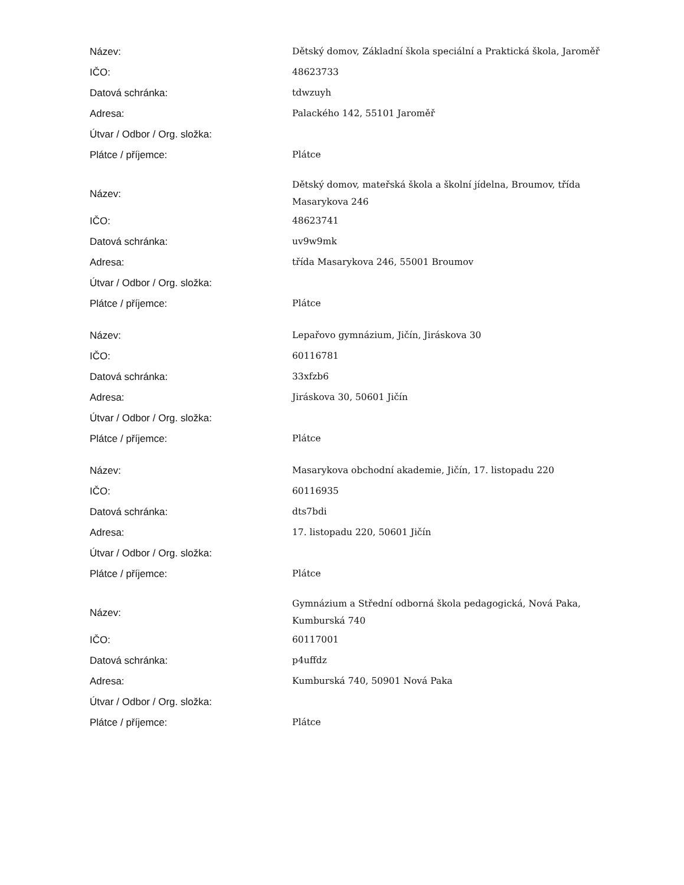| Název: | Dětský domov, Základní škola speciální a Praktická škola, Jaroměř |
| IČO: | 48623733 |
| Datová schránka: | tdwzuyh |
| Adresa: | Palackého 142, 55101 Jaroměř |
| Útvar / Odbor / Org. složka: | |
| Plátce / příjemce: | Plátce |
| Název: | Dětský domov, mateřská škola a školní jídelna, Broumov, třída Masarykova 246 |
| IČO: | 48623741 |
| Datová schránka: | uv9w9mk |
| Adresa: | třída Masarykova 246, 55001 Broumov |
| Útvar / Odbor / Org. složka: | |
| Plátce / příjemce: | Plátce |
| Název: | Lepařovo gymnázium, Jičín, Jiráskova 30 |
| IČO: | 60116781 |
| Datová schránka: | 33xfzb6 |
| Adresa: | Jiráskova 30, 50601 Jičín |
| Útvar / Odbor / Org. složka: | |
| Plátce / příjemce: | Plátce |
| Název: | Masarykova obchodní akademie, Jičín, 17. listopadu 220 |
| IČO: | 60116935 |
| Datová schránka: | dts7bdi |
| Adresa: | 17. listopadu 220, 50601 Jičín |
| Útvar / Odbor / Org. složka: | |
| Plátce / příjemce: | Plátce |
| Název: | Gymnázium a Střední odborná škola pedagogická, Nová Paka, Kumburská 740 |
| IČO: | 60117001 |
| Datová schránka: | p4uffdz |
| Adresa: | Kumburská 740, 50901 Nová Paka |
| Útvar / Odbor / Org. složka: | |
| Plátce / příjemce: | Plátce |